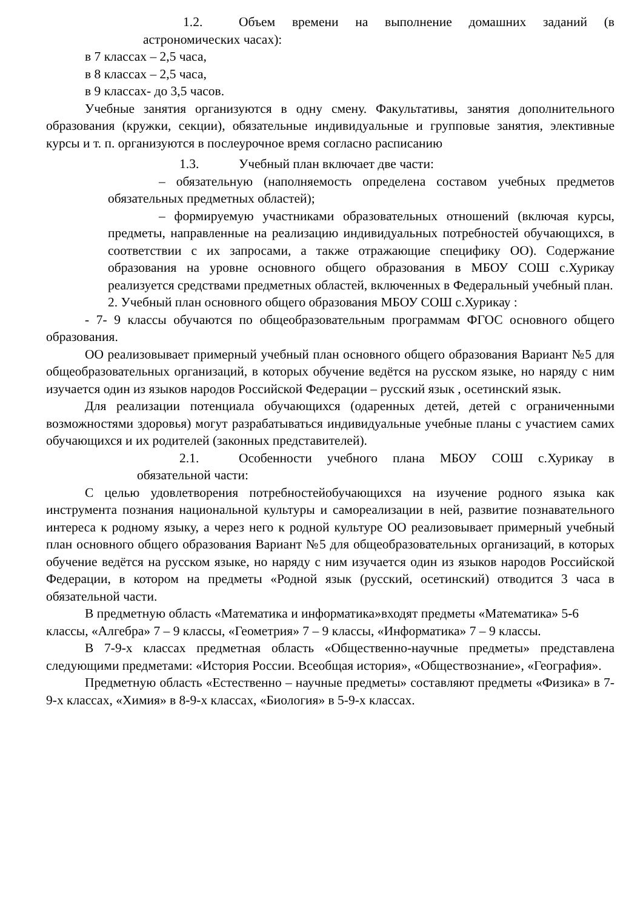1.2. Объем времени на выполнение домашних заданий (в астрономических часах):
в 7 классах – 2,5 часа,
в 8 классах – 2,5 часа,
в 9 классах- до 3,5 часов.
Учебные занятия организуются в одну смену. Факультативы, занятия дополнительного образования (кружки, секции), обязательные индивидуальные и групповые занятия, элективные курсы и т. п. организуются в послеурочное время согласно расписанию
1.3. Учебный план включает две части:
– обязательную (наполняемость определена составом учебных предметов обязательных предметных областей);
– формируемую участниками образовательных отношений (включая курсы, предметы, направленные на реализацию индивидуальных потребностей обучающихся, в соответствии с их запросами, а также отражающие специфику ОО). Содержание образования на уровне основного общего образования в МБОУ СОШ с.Хурикау реализуется средствами предметных областей, включенных в Федеральный учебный план.
2. Учебный план основного общего образования МБОУ СОШ с.Хурикау :
- 7- 9 классы обучаются по общеобразовательным программам ФГОС основного общего образования.
ОО реализовывает примерный учебный план основного общего образования Вариант №5 для общеобразовательных организаций, в которых обучение ведётся на русском языке, но наряду с ним изучается один из языков народов Российской Федерации – русский язык , осетинский язык.
Для реализации потенциала обучающихся (одаренных детей, детей с ограниченными возможностями здоровья) могут разрабатываться индивидуальные учебные планы с участием самих обучающихся и их родителей (законных представителей).
2.1. Особенности учебного плана МБОУ СОШ с.Хурикау в обязательной части:
С целью удовлетворения потребностейобучающихся на изучение родного языка как инструмента познания национальной культуры и самореализации в ней, развитие познавательного интереса к родному языку, а через него к родной культуре ОО реализовывает примерный учебный план основного общего образования Вариант №5 для общеобразовательных организаций, в которых обучение ведётся на русском языке, но наряду с ним изучается один из языков народов Российской Федерации, в котором на предметы «Родной язык (русский, осетинский) отводится 3 часа в обязательной части.
В предметную область «Математика и информатика»входят предметы «Математика» 5-6 классы, «Алгебра» 7 – 9 классы, «Геометрия» 7 – 9 классы, «Информатика» 7 – 9 классы.
В 7-9-х классах предметная область «Общественно-научные предметы» представлена следующими предметами: «История России. Всеобщая история», «Обществознание», «География».
Предметную область «Естественно – научные предметы» составляют предметы «Физика» в 7-9-х классах, «Химия» в 8-9-х классах, «Биология» в 5-9-х классах.